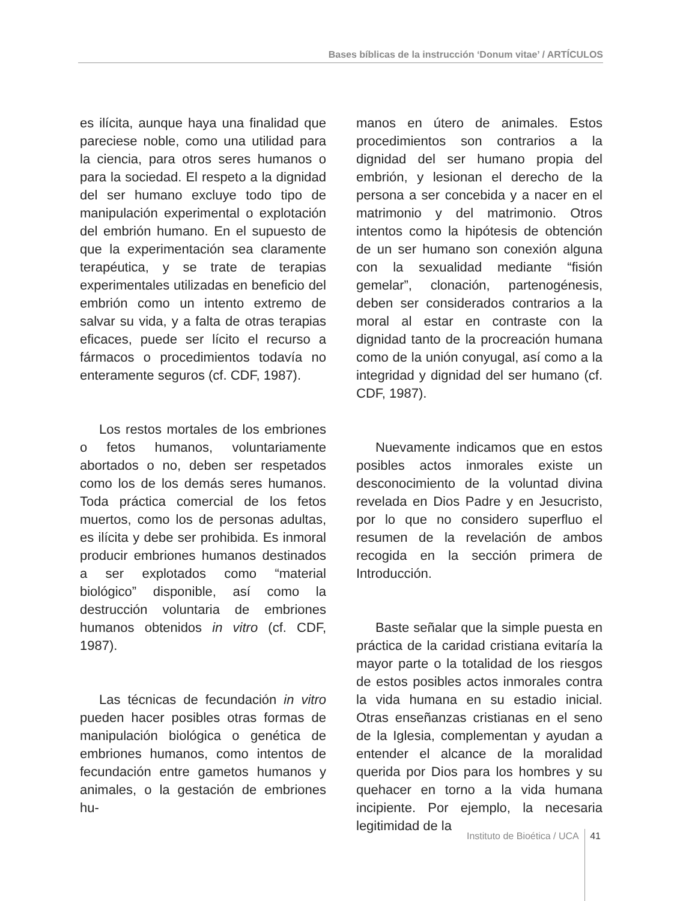Bases bíblicas de la instrucción ‘Donum vitae’ / ARTÍCULOS
es ilícita, aunque haya una finalidad que pareciese noble, como una utilidad para la ciencia, para otros seres humanos o para la sociedad. El respeto a la dignidad del ser humano excluye todo tipo de manipulación experimental o explotación del embrión humano. En el supuesto de que la experimentación sea claramente terapéutica, y se trate de terapias experimentales utilizadas en beneficio del embrión como un intento extremo de salvar su vida, y a falta de otras terapias eficaces, puede ser lícito el recurso a fármacos o procedimientos todavía no enteramente seguros (cf. CDF, 1987).
Los restos mortales de los embriones o fetos humanos, voluntariamente abortados o no, deben ser respetados como los de los demás seres humanos. Toda práctica comercial de los fetos muertos, como los de personas adultas, es ilícita y debe ser prohibida. Es inmoral producir embriones humanos destinados a ser explotados como “material biológico” disponible, así como la destrucción voluntaria de embriones humanos obtenidos in vitro (cf. CDF, 1987).
Las técnicas de fecundación in vitro pueden hacer posibles otras formas de manipulación biológica o genética de embriones humanos, como intentos de fecundación entre gametos humanos y animales, o la gestación de embriones hu-
manos en útero de animales. Estos procedimientos son contrarios a la dignidad del ser humano propia del embrión, y lesionan el derecho de la persona a ser concebida y a nacer en el matrimonio y del matrimonio. Otros intentos como la hipótesis de obtención de un ser humano son conexión alguna con la sexualidad mediante “fisión gemelar”, clonación, partenogénesis, deben ser considerados contrarios a la moral al estar en contraste con la dignidad tanto de la procreación humana como de la unión conyugal, así como a la integridad y dignidad del ser humano (cf. CDF, 1987).
Nuevamente indicamos que en estos posibles actos inmorales existe un desconocimiento de la voluntad divina revelada en Dios Padre y en Jesucristo, por lo que no considero superfluo el resumen de la revelación de ambos recogida en la sección primera de Introducción.
Baste señalar que la simple puesta en práctica de la caridad cristiana evitaría la mayor parte o la totalidad de los riesgos de estos posibles actos inmorales contra la vida humana en su estadio inicial. Otras enseñanzas cristianas en el seno de la Iglesia, complementan y ayudan a entender el alcance de la moralidad querida por Dios para los hombres y su quehacer en torno a la vida humana incipiente. Por ejemplo, la necesaria legitimidad de la
Instituto de Bioética / UCA 41